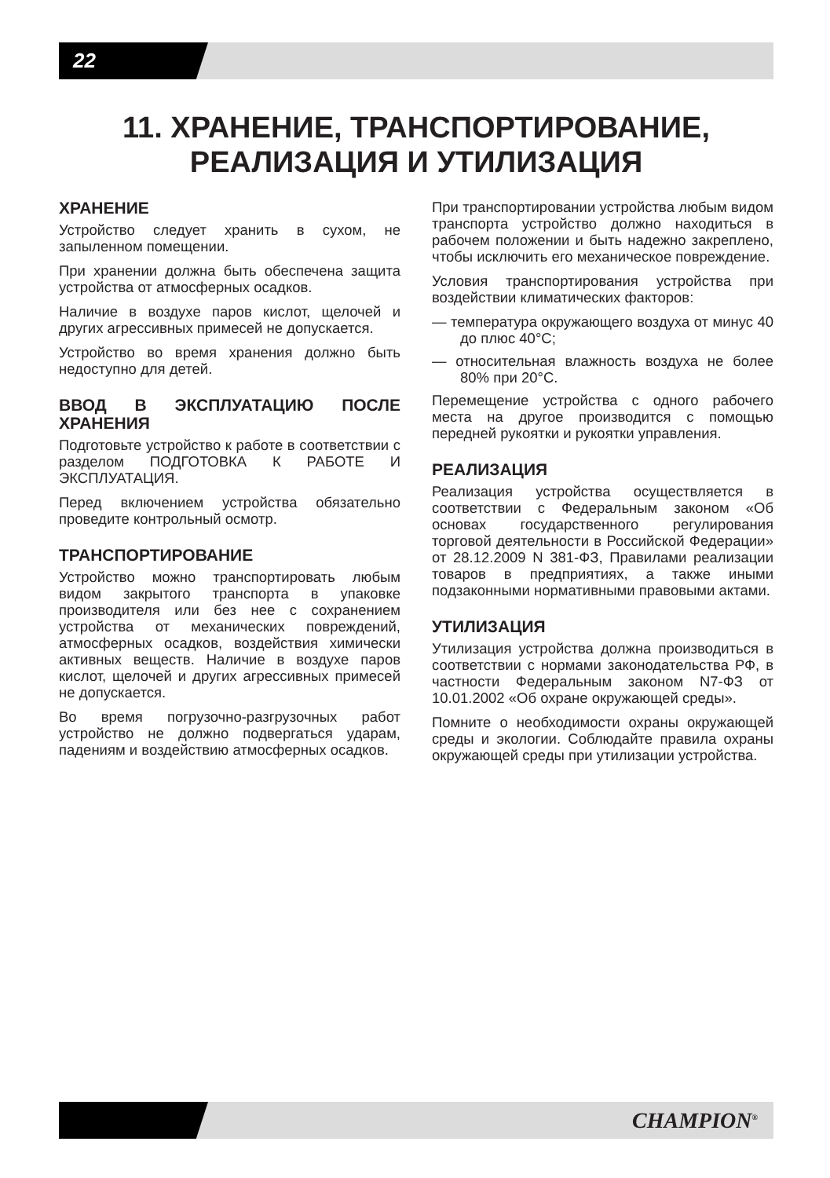22
11. ХРАНЕНИЕ, ТРАНСПОРТИРОВАНИЕ,
РЕАЛИЗАЦИЯ И УТИЛИЗАЦИЯ
ХРАНЕНИЕ
Устройство следует хранить в сухом, не запыленном помещении.
При хранении должна быть обеспечена защита устройства от атмосферных осадков.
Наличие в воздухе паров кислот, щелочей и других агрессивных примесей не допускается.
Устройство во время хранения должно быть недоступно для детей.
ВВОД В ЭКСПЛУАТАЦИЮ ПОСЛЕ ХРАНЕНИЯ
Подготовьте устройство к работе в соответствии с разделом ПОДГОТОВКА К РАБОТЕ И ЭКСПЛУАТАЦИЯ.
Перед включением устройства обязательно проведите контрольный осмотр.
ТРАНСПОРТИРОВАНИЕ
Устройство можно транспортировать любым видом закрытого транспорта в упаковке производителя или без нее с сохранением устройства от механических повреждений, атмосферных осадков, воздействия химически активных веществ. Наличие в воздухе паров кислот, щелочей и других агрессивных примесей не допускается.
Во время погрузочно-разгрузочных работ устройство не должно подвергаться ударам, падениям и воздействию атмосферных осадков.
При транспортировании устройства любым видом транспорта устройство должно находиться в рабочем положении и быть надежно закреплено, чтобы исключить его механическое повреждение.
Условия транспортирования устройства при воздействии климатических факторов:
— температура окружающего воздуха от минус 40 до плюс 40°С;
— относительная влажность воздуха не более 80% при 20°С.
Перемещение устройства с одного рабочего места на другое производится с помощью передней рукоятки и рукоятки управления.
РЕАЛИЗАЦИЯ
Реализация устройства осуществляется в соответствии с Федеральным законом «Об основах государственного регулирования торговой деятельности в Российской Федерации» от 28.12.2009 N 381-ФЗ, Правилами реализации товаров в предприятиях, а также иными подзаконными нормативными правовыми актами.
УТИЛИЗАЦИЯ
Утилизация устройства должна производиться в соответствии с нормами законодательства РФ, в частности Федеральным законом N7-ФЗ от 10.01.2002 «Об охране окружающей среды».
Помните о необходимости охраны окружающей среды и экологии. Соблюдайте правила охраны окружающей среды при утилизации устройства.
CHAMPION<sup>®</sup>